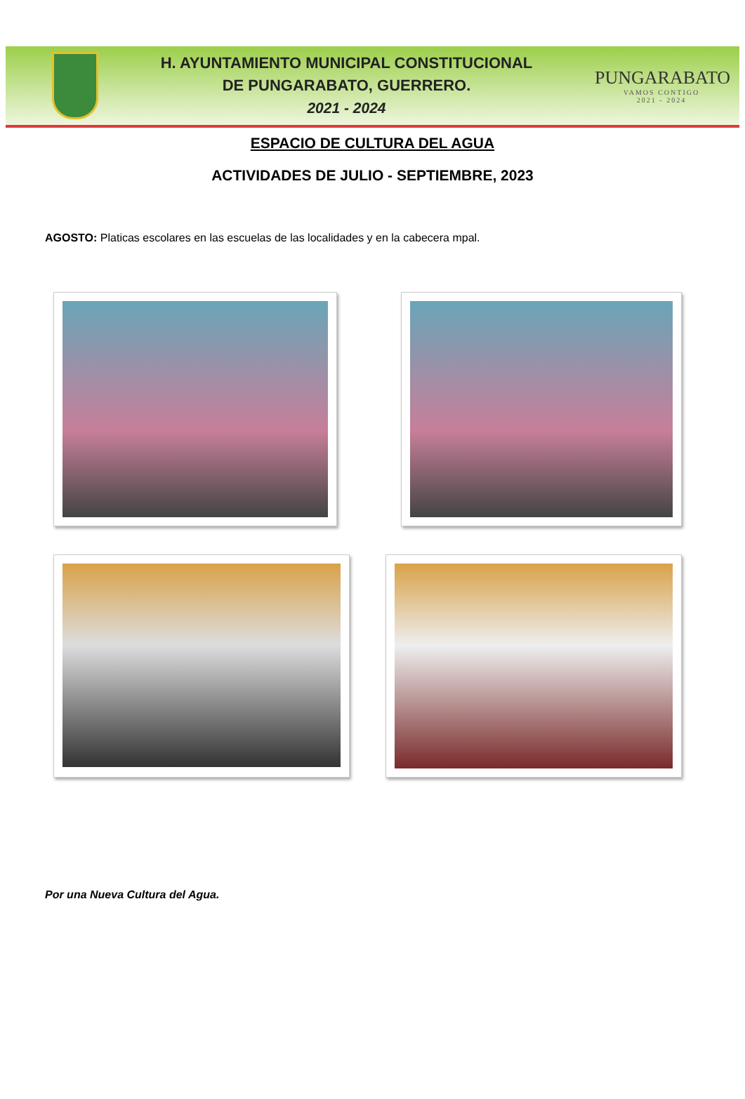H. AYUNTAMIENTO MUNICIPAL CONSTITUCIONAL
DE PUNGARABATO, GUERRERO.
2021 - 2024
PUNGARABATO
VAMOS CONTIGO
2021 - 2024
ESPACIO DE CULTURA DEL AGUA
ACTIVIDADES DE JULIO - SEPTIEMBRE, 2023
AGOSTO: Platicas escolares en las escuelas de las localidades y en la cabecera mpal.
Por una Nueva Cultura del Agua.